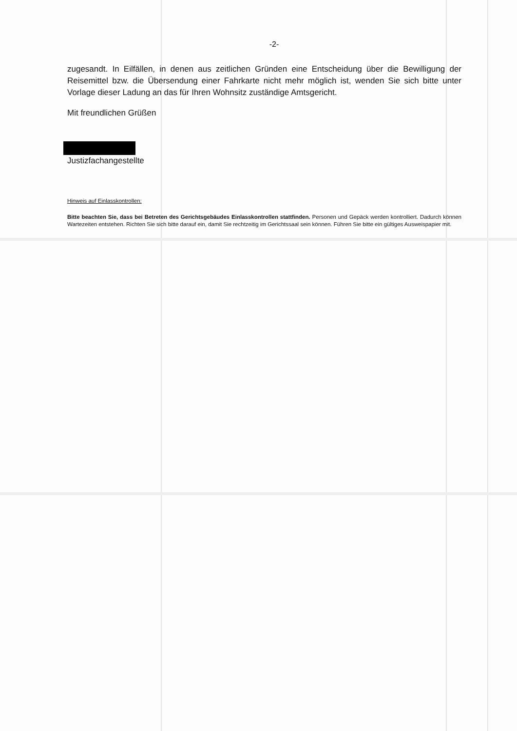-2-
zugesandt. In Eilfällen, in denen aus zeitlichen Gründen eine Entscheidung über die Bewilligung der Reisemittel bzw. die Übersendung einer Fahrkarte nicht mehr möglich ist, wenden Sie sich bitte unter Vorlage dieser Ladung an das für Ihren Wohnsitz zuständige Amtsgericht.
Mit freundlichen Grüßen
Justizfachangestellte
Hinweis auf Einlasskontrollen:
Bitte beachten Sie, dass bei Betreten des Gerichtsgebäudes Einlasskontrollen stattfinden. Personen und Gepäck werden kontrolliert. Dadurch können Wartezeiten entstehen. Richten Sie sich bitte darauf ein, damit Sie rechtzeitig im Gerichtssaal sein können. Führen Sie bitte ein gültiges Ausweispapier mit.